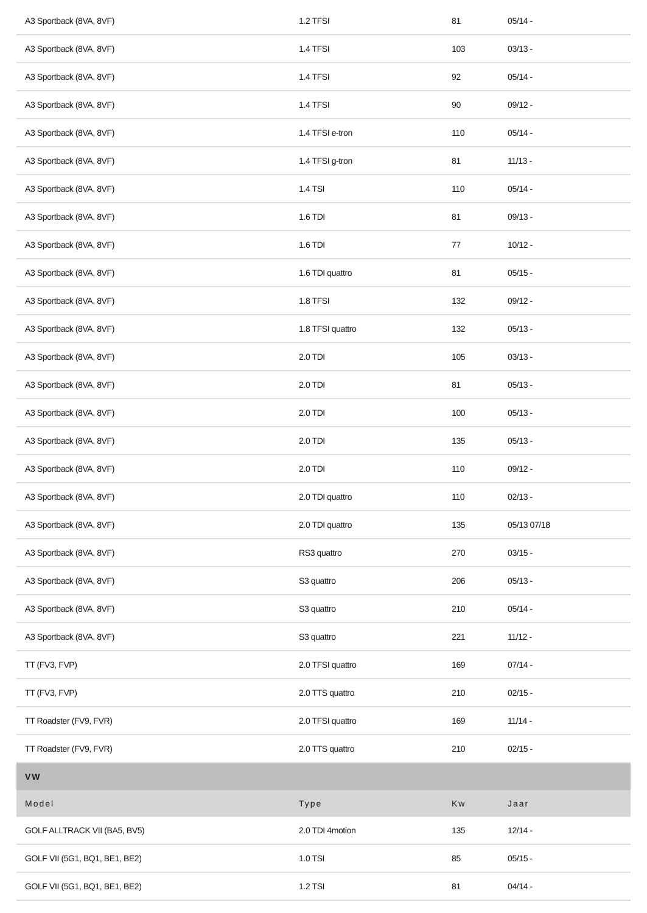| A3 Sportback (8VA, 8VF) | 1.2 TFSI | 81 | 05/14 - |
| A3 Sportback (8VA, 8VF) | 1.4 TFSI | 103 | 03/13 - |
| A3 Sportback (8VA, 8VF) | 1.4 TFSI | 92 | 05/14 - |
| A3 Sportback (8VA, 8VF) | 1.4 TFSI | 90 | 09/12 - |
| A3 Sportback (8VA, 8VF) | 1.4 TFSI e-tron | 110 | 05/14 - |
| A3 Sportback (8VA, 8VF) | 1.4 TFSI g-tron | 81 | 11/13 - |
| A3 Sportback (8VA, 8VF) | 1.4 TSI | 110 | 05/14 - |
| A3 Sportback (8VA, 8VF) | 1.6 TDI | 81 | 09/13 - |
| A3 Sportback (8VA, 8VF) | 1.6 TDI | 77 | 10/12 - |
| A3 Sportback (8VA, 8VF) | 1.6 TDI quattro | 81 | 05/15 - |
| A3 Sportback (8VA, 8VF) | 1.8 TFSI | 132 | 09/12 - |
| A3 Sportback (8VA, 8VF) | 1.8 TFSI quattro | 132 | 05/13 - |
| A3 Sportback (8VA, 8VF) | 2.0 TDI | 105 | 03/13 - |
| A3 Sportback (8VA, 8VF) | 2.0 TDI | 81 | 05/13 - |
| A3 Sportback (8VA, 8VF) | 2.0 TDI | 100 | 05/13 - |
| A3 Sportback (8VA, 8VF) | 2.0 TDI | 135 | 05/13 - |
| A3 Sportback (8VA, 8VF) | 2.0 TDI | 110 | 09/12 - |
| A3 Sportback (8VA, 8VF) | 2.0 TDI quattro | 110 | 02/13 - |
| A3 Sportback (8VA, 8VF) | 2.0 TDI quattro | 135 | 05/13 07/18 |
| A3 Sportback (8VA, 8VF) | RS3 quattro | 270 | 03/15 - |
| A3 Sportback (8VA, 8VF) | S3 quattro | 206 | 05/13 - |
| A3 Sportback (8VA, 8VF) | S3 quattro | 210 | 05/14 - |
| A3 Sportback (8VA, 8VF) | S3 quattro | 221 | 11/12 - |
| TT (FV3, FVP) | 2.0 TFSI quattro | 169 | 07/14 - |
| TT (FV3, FVP) | 2.0 TTS quattro | 210 | 02/15 - |
| TT Roadster (FV9, FVR) | 2.0 TFSI quattro | 169 | 11/14 - |
| TT Roadster (FV9, FVR) | 2.0 TTS quattro | 210 | 02/15 - |
| VW | | | |
| Model | Type | Kw | Jaar |
| GOLF ALLTRACK VII (BA5, BV5) | 2.0 TDI 4motion | 135 | 12/14 - |
| GOLF VII (5G1, BQ1, BE1, BE2) | 1.0 TSI | 85 | 05/15 - |
| GOLF VII (5G1, BQ1, BE1, BE2) | 1.2 TSI | 81 | 04/14 - |